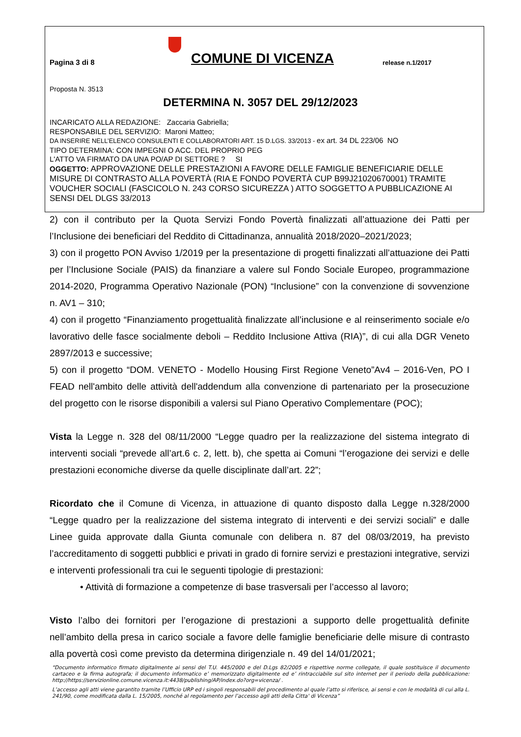Pagina 3 di 8
COMUNE DI VICENZA
release n.1/2017
Proposta N. 3513
DETERMINA N. 3057 DEL 29/12/2023
INCARICATO ALLA REDAZIONE: Zaccaria Gabriella;
RESPONSABILE DEL SERVIZIO: Maroni Matteo;
DA INSERIRE NELL’ELENCO CONSULENTI E COLLABORATORI ART. 15 D.LGS. 33/2013 - ex art. 34 DL 223/06 NO
TIPO DETERMINA: CON IMPEGNI O ACC. DEL PROPRIO PEG
L'ATTO VA FIRMATO DA UNA PO/AP DI SETTORE ? SI
OGGETTO: APPROVAZIONE DELLE PRESTAZIONI A FAVORE DELLE FAMIGLIE BENEFICIARIE DELLE MISURE DI CONTRASTO ALLA POVERTÀ (RIA E FONDO POVERTÀ CUP B99J21020670001) TRAMITE VOUCHER SOCIALI (FASCICOLO N. 243 CORSO SICUREZZA ) ATTO SOGGETTO A PUBBLICAZIONE AI SENSI DEL DLGS 33/2013
2) con il contributo per la Quota Servizi Fondo Povertà finalizzati all’attuazione dei Patti per l’Inclusione dei beneficiari del Reddito di Cittadinanza, annualità 2018/2020–2021/2023;
3) con il progetto PON Avviso 1/2019 per la presentazione di progetti finalizzati all’attuazione dei Patti per l’Inclusione Sociale (PAIS) da finanziare a valere sul Fondo Sociale Europeo, programmazione 2014-2020, Programma Operativo Nazionale (PON) “Inclusione” con la convenzione di sovvenzione n. AV1 – 310;
4) con il progetto “Finanziamento progettualità finalizzate all’inclusione e al reinserimento sociale e/o lavorativo delle fasce socialmente deboli – Reddito Inclusione Attiva (RIA)”, di cui alla DGR Veneto 2897/2013 e successive;
5) con il progetto “DOM. VENETO - Modello Housing First Regione Veneto”Av4 – 2016-Ven, PO I FEAD nell'ambito delle attività dell'addendum alla convenzione di partenariato per la prosecuzione del progetto con le risorse disponibili a valersi sul Piano Operativo Complementare (POC);
Vista la Legge n. 328 del 08/11/2000 “Legge quadro per la realizzazione del sistema integrato di interventi sociali “prevede all’art.6 c. 2, lett. b), che spetta ai Comuni “l’erogazione dei servizi e delle prestazioni economiche diverse da quelle disciplinate dall’art. 22”;
Ricordato che il Comune di Vicenza, in attuazione di quanto disposto dalla Legge n.328/2000 “Legge quadro per la realizzazione del sistema integrato di interventi e dei servizi sociali” e dalle Linee guida approvate dalla Giunta comunale con delibera n. 87 del 08/03/2019, ha previsto l’accreditamento di soggetti pubblici e privati in grado di fornire servizi e prestazioni integrative, servizi e interventi professionali tra cui le seguenti tipologie di prestazioni:
• Attività di formazione a competenze di base trasversali per l’accesso al lavoro;
Visto l’albo dei fornitori per l’erogazione di prestazioni a supporto delle progettualità definite nell’ambito della presa in carico sociale a favore delle famiglie beneficiarie delle misure di contrasto alla povertà così come previsto da determina dirigenziale n. 49 del 14/01/2021;
“Documento informatico firmato digitalmente ai sensi del T.U. 445/2000 e del D.Lgs 82/2005 e rispettive norme collegate, il quale sostituisce il documento cartaceo e la firma autografa; il documento informatico e’ memorizzato digitalmente ed e’ rintracciabile sul sito internet per il periodo della pubblicazione: http://https://servizionline.comune.vicenza.it:4438/publishing/AP/index.do?org=vicenza/ .
L’accesso agli atti viene garantito tramite l’Ufficio URP ed i singoli responsabili del procedimento al quale l’atto si riferisce, ai sensi e con le modalità di cui alla L. 241/90, come modificata dalla L. 15/2005, nonché al regolamento per l’accesso agli atti della Citta' di Vicenza”